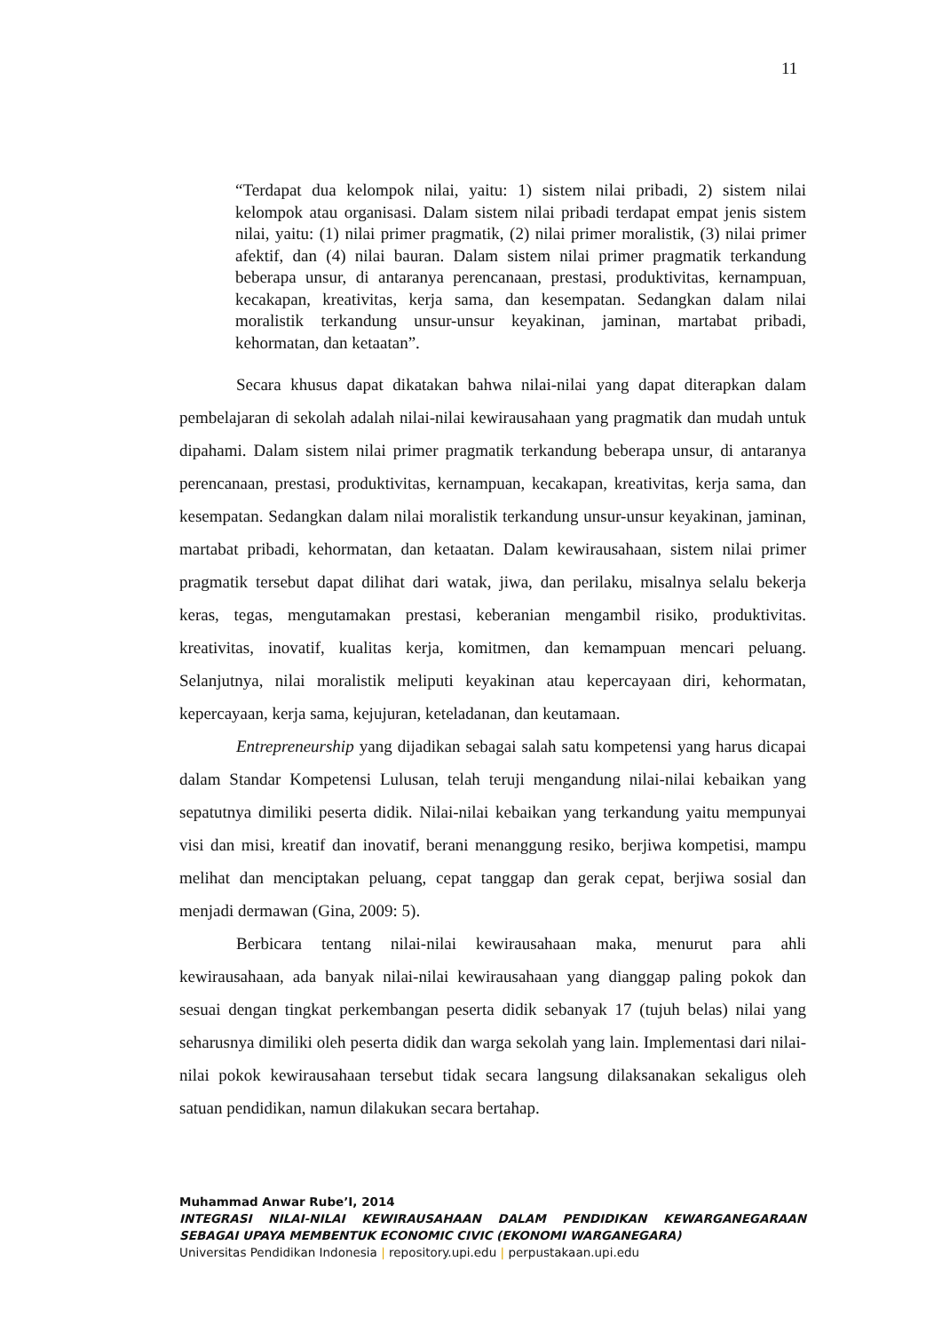11
“Terdapat dua kelompok nilai, yaitu: 1) sistem nilai pribadi, 2) sistem nilai kelompok atau organisasi. Dalam sistem nilai pribadi terdapat empat jenis sistem nilai, yaitu: (1) nilai primer pragmatik, (2) nilai primer moralistik, (3) nilai primer afektif, dan (4) nilai bauran. Dalam sistem nilai primer pragmatik terkandung beberapa unsur, di antaranya perencanaan, prestasi, produktivitas, kernampuan, kecakapan, kreativitas, kerja sama, dan kesempatan. Sedangkan dalam nilai moralistik terkandung unsur-unsur keyakinan, jaminan, martabat pribadi, kehormatan, dan ketaatan”.
Secara khusus dapat dikatakan bahwa nilai-nilai yang dapat diterapkan dalam pembelajaran di sekolah adalah nilai-nilai kewirausahaan yang pragmatik dan mudah untuk dipahami. Dalam sistem nilai primer pragmatik terkandung beberapa unsur, di antaranya perencanaan, prestasi, produktivitas, kernampuan, kecakapan, kreativitas, kerja sama, dan kesempatan. Sedangkan dalam nilai moralistik terkandung unsur-unsur keyakinan, jaminan, martabat pribadi, kehormatan, dan ketaatan. Dalam kewirausahaan, sistem nilai primer pragmatik tersebut dapat dilihat dari watak, jiwa, dan perilaku, misalnya selalu bekerja keras, tegas, mengutamakan prestasi, keberanian mengambil risiko, produktivitas. kreativitas, inovatif, kualitas kerja, komitmen, dan kemampuan mencari peluang. Selanjutnya, nilai moralistik meliputi keyakinan atau kepercayaan diri, kehormatan, kepercayaan, kerja sama, kejujuran, keteladanan, dan keutamaan.
Entrepreneurship yang dijadikan sebagai salah satu kompetensi yang harus dicapai dalam Standar Kompetensi Lulusan, telah teruji mengandung nilai-nilai kebaikan yang sepatutnya dimiliki peserta didik. Nilai-nilai kebaikan yang terkandung yaitu mempunyai visi dan misi, kreatif dan inovatif, berani menanggung resiko, berjiwa kompetisi, mampu melihat dan menciptakan peluang, cepat tanggap dan gerak cepat, berjiwa sosial dan menjadi dermawan (Gina, 2009: 5).
Berbicara tentang nilai-nilai kewirausahaan maka, menurut para ahli kewirausahaan, ada banyak nilai-nilai kewirausahaan yang dianggap paling pokok dan sesuai dengan tingkat perkembangan peserta didik sebanyak 17 (tujuh belas) nilai yang seharusnya dimiliki oleh peserta didik dan warga sekolah yang lain. Implementasi dari nilai-nilai pokok kewirausahaan tersebut tidak secara langsung dilaksanakan sekaligus oleh satuan pendidikan, namun dilakukan secara bertahap.
Muhammad Anwar Rube’I, 2014
INTEGRASI NILAI-NILAI KEWIRAUSAHAAN DALAM PENDIDIKAN KEWARGANEGARAAN SEBAGAI UPAYA MEMBENTUK ECONOMIC CIVIC (EKONOMI WARGANEGARA)
Universitas Pendidikan Indonesia | repository.upi.edu | perpustakaan.upi.edu